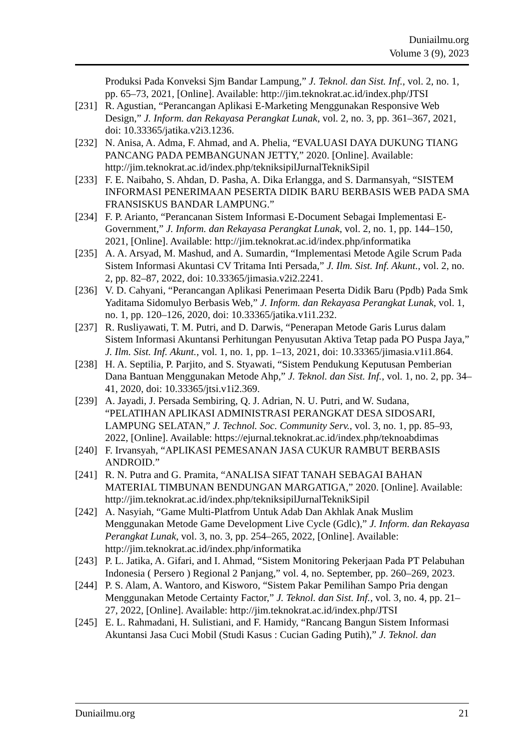Duniailmu.org
Volume 3 (9), 2023
Produksi Pada Konveksi Sjm Bandar Lampung,” J. Teknol. dan Sist. Inf., vol. 2, no. 1, pp. 65–73, 2021, [Online]. Available: http://jim.teknokrat.ac.id/index.php/JTSI
[231] R. Agustian, “Perancangan Aplikasi E-Marketing Menggunakan Responsive Web Design,” J. Inform. dan Rekayasa Perangkat Lunak, vol. 2, no. 3, pp. 361–367, 2021, doi: 10.33365/jatika.v2i3.1236.
[232] N. Anisa, A. Adma, F. Ahmad, and A. Phelia, “EVALUASI DAYA DUKUNG TIANG PANCANG PADA PEMBANGUNAN JETTY,” 2020. [Online]. Available: http://jim.teknokrat.ac.id/index.php/tekniksipilJurnalTeknikSipil
[233] F. E. Naibaho, S. Ahdan, D. Pasha, A. Dika Erlangga, and S. Darmansyah, “SISTEM INFORMASI PENERIMAAN PESERTA DIDIK BARU BERBASIS WEB PADA SMA FRANSISKUS BANDAR LAMPUNG.”
[234] F. P. Arianto, “Perancanan Sistem Informasi E-Document Sebagai Implementasi E-Government,” J. Inform. dan Rekayasa Perangkat Lunak, vol. 2, no. 1, pp. 144–150, 2021, [Online]. Available: http://jim.teknokrat.ac.id/index.php/informatika
[235] A. A. Arsyad, M. Mashud, and A. Sumardin, “Implementasi Metode Agile Scrum Pada Sistem Informasi Akuntasi CV Tritama Inti Persada,” J. Ilm. Sist. Inf. Akunt., vol. 2, no. 2, pp. 82–87, 2022, doi: 10.33365/jimasia.v2i2.2241.
[236] V. D. Cahyani, “Perancangan Aplikasi Penerimaan Peserta Didik Baru (Ppdb) Pada Smk Yaditama Sidomulyo Berbasis Web,” J. Inform. dan Rekayasa Perangkat Lunak, vol. 1, no. 1, pp. 120–126, 2020, doi: 10.33365/jatika.v1i1.232.
[237] R. Rusliyawati, T. M. Putri, and D. Darwis, “Penerapan Metode Garis Lurus dalam Sistem Informasi Akuntansi Perhitungan Penyusutan Aktiva Tetap pada PO Puspa Jaya,” J. Ilm. Sist. Inf. Akunt., vol. 1, no. 1, pp. 1–13, 2021, doi: 10.33365/jimasia.v1i1.864.
[238] H. A. Septilia, P. Parjito, and S. Styawati, “Sistem Pendukung Keputusan Pemberian Dana Bantuan Menggunakan Metode Ahp,” J. Teknol. dan Sist. Inf., vol. 1, no. 2, pp. 34–41, 2020, doi: 10.33365/jtsi.v1i2.369.
[239] A. Jayadi, J. Persada Sembiring, Q. J. Adrian, N. U. Putri, and W. Sudana, “PELATIHAN APLIKASI ADMINISTRASI PERANGKAT DESA SIDOSARI, LAMPUNG SELATAN,” J. Technol. Soc. Community Serv., vol. 3, no. 1, pp. 85–93, 2022, [Online]. Available: https://ejurnal.teknokrat.ac.id/index.php/teknoabdimas
[240] F. Irvansyah, “APLIKASI PEMESANAN JASA CUKUR RAMBUT BERBASIS ANDROID.”
[241] R. N. Putra and G. Pramita, “ANALISA SIFAT TANAH SEBAGAI BAHAN MATERIAL TIMBUNAN BENDUNGAN MARGATIGA,” 2020. [Online]. Available: http://jim.teknokrat.ac.id/index.php/tekniksipilJurnalTeknikSipil
[242] A. Nasyiah, “Game Multi-Platfrom Untuk Adab Dan Akhlak Anak Muslim Menggunakan Metode Game Development Live Cycle (Gdlc),” J. Inform. dan Rekayasa Perangkat Lunak, vol. 3, no. 3, pp. 254–265, 2022, [Online]. Available: http://jim.teknokrat.ac.id/index.php/informatika
[243] P. L. Jatika, A. Gifari, and I. Ahmad, “Sistem Monitoring Pekerjaan Pada PT Pelabuhan Indonesia ( Persero ) Regional 2 Panjang,” vol. 4, no. September, pp. 260–269, 2023.
[244] P. S. Alam, A. Wantoro, and Kisworo, “Sistem Pakar Pemilihan Sampo Pria dengan Menggunakan Metode Certainty Factor,” J. Teknol. dan Sist. Inf., vol. 3, no. 4, pp. 21–27, 2022, [Online]. Available: http://jim.teknokrat.ac.id/index.php/JTSI
[245] E. L. Rahmadani, H. Sulistiani, and F. Hamidy, “Rancang Bangun Sistem Informasi Akuntansi Jasa Cuci Mobil (Studi Kasus : Cucian Gading Putih),” J. Teknol. dan
Duniailmu.org 21